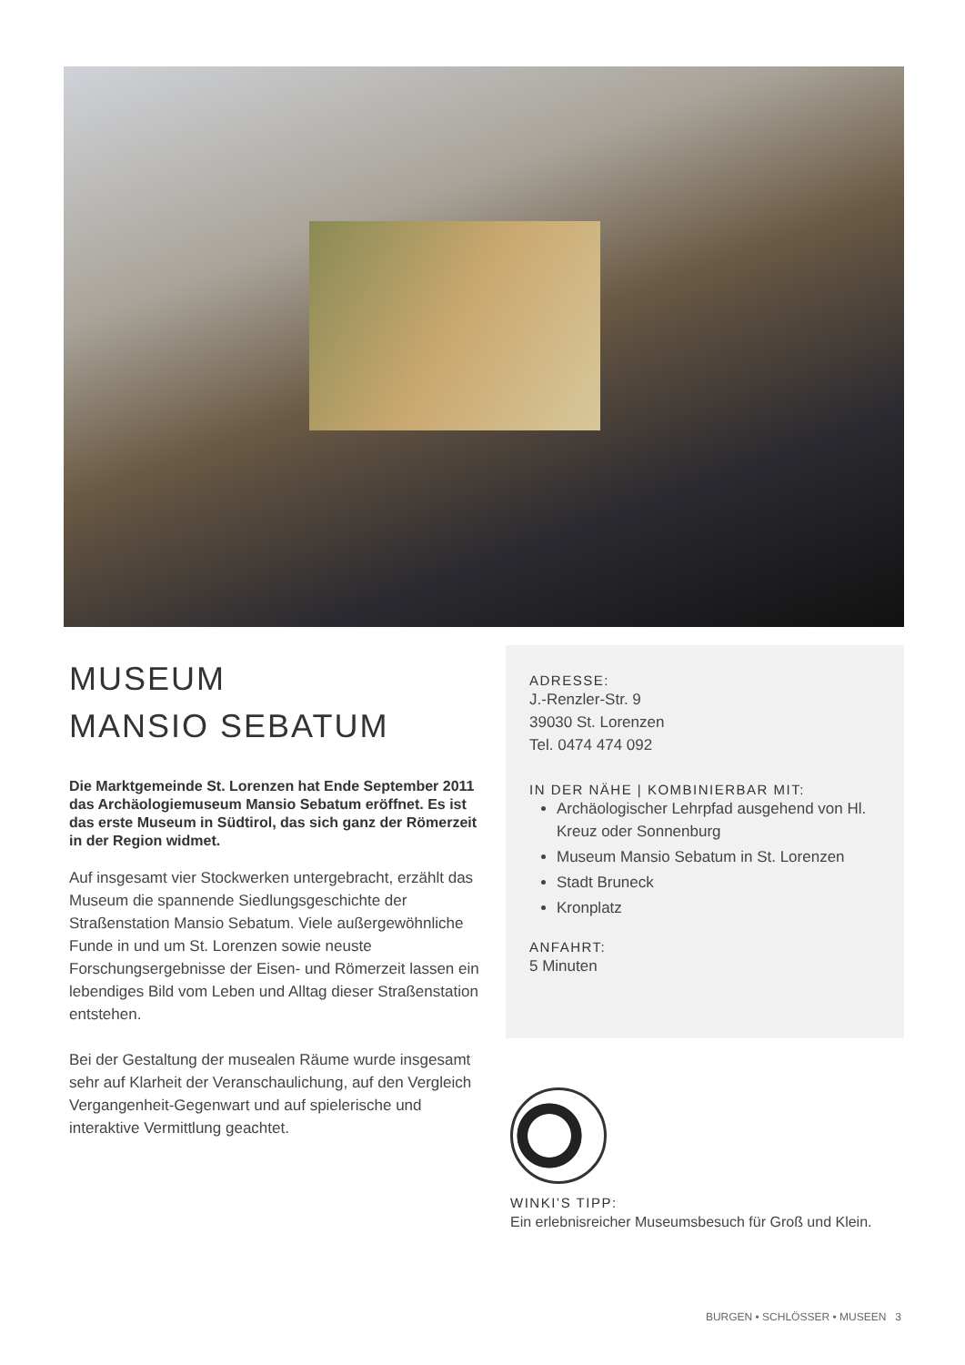MUSEUM
MANSIO SEBATUM
Die Marktgemeinde St. Lorenzen hat Ende September 2011 das Archäologiemuseum Mansio Sebatum eröffnet. Es ist das erste Museum in Südtirol, das sich ganz der Römerzeit in der Region widmet.
Auf insgesamt vier Stockwerken untergebracht, erzählt das Museum die spannende Siedlungsgeschichte der Straßenstation Mansio Sebatum. Viele außergewöhnliche Funde in und um St. Lorenzen sowie neuste Forschungsergebnisse der Eisen- und Römerzeit lassen ein lebendiges Bild vom Leben und Alltag dieser Straßenstation entstehen.
Bei der Gestaltung der musealen Räume wurde insgesamt sehr auf Klarheit der Veranschaulichung, auf den Vergleich Vergangenheit-Gegenwart und auf spielerische und interaktive Vermittlung geachtet.
ADRESSE:
J.-Renzler-Str. 9
39030 St. Lorenzen
Tel. 0474 474 092
IN DER NÄHE | KOMBINIERBAR MIT:
Archäologischer Lehrpfad ausgehend von Hl. Kreuz oder Sonnenburg
Museum Mansio Sebatum in St. Lorenzen
Stadt Bruneck
Kronplatz
ANFAHRT:
5 Minuten
WINKI’S TIPP:
Ein erlebnisreicher Museumsbesuch für Groß und Klein.
BURGEN • SCHLÖSSER • MUSEEN 3